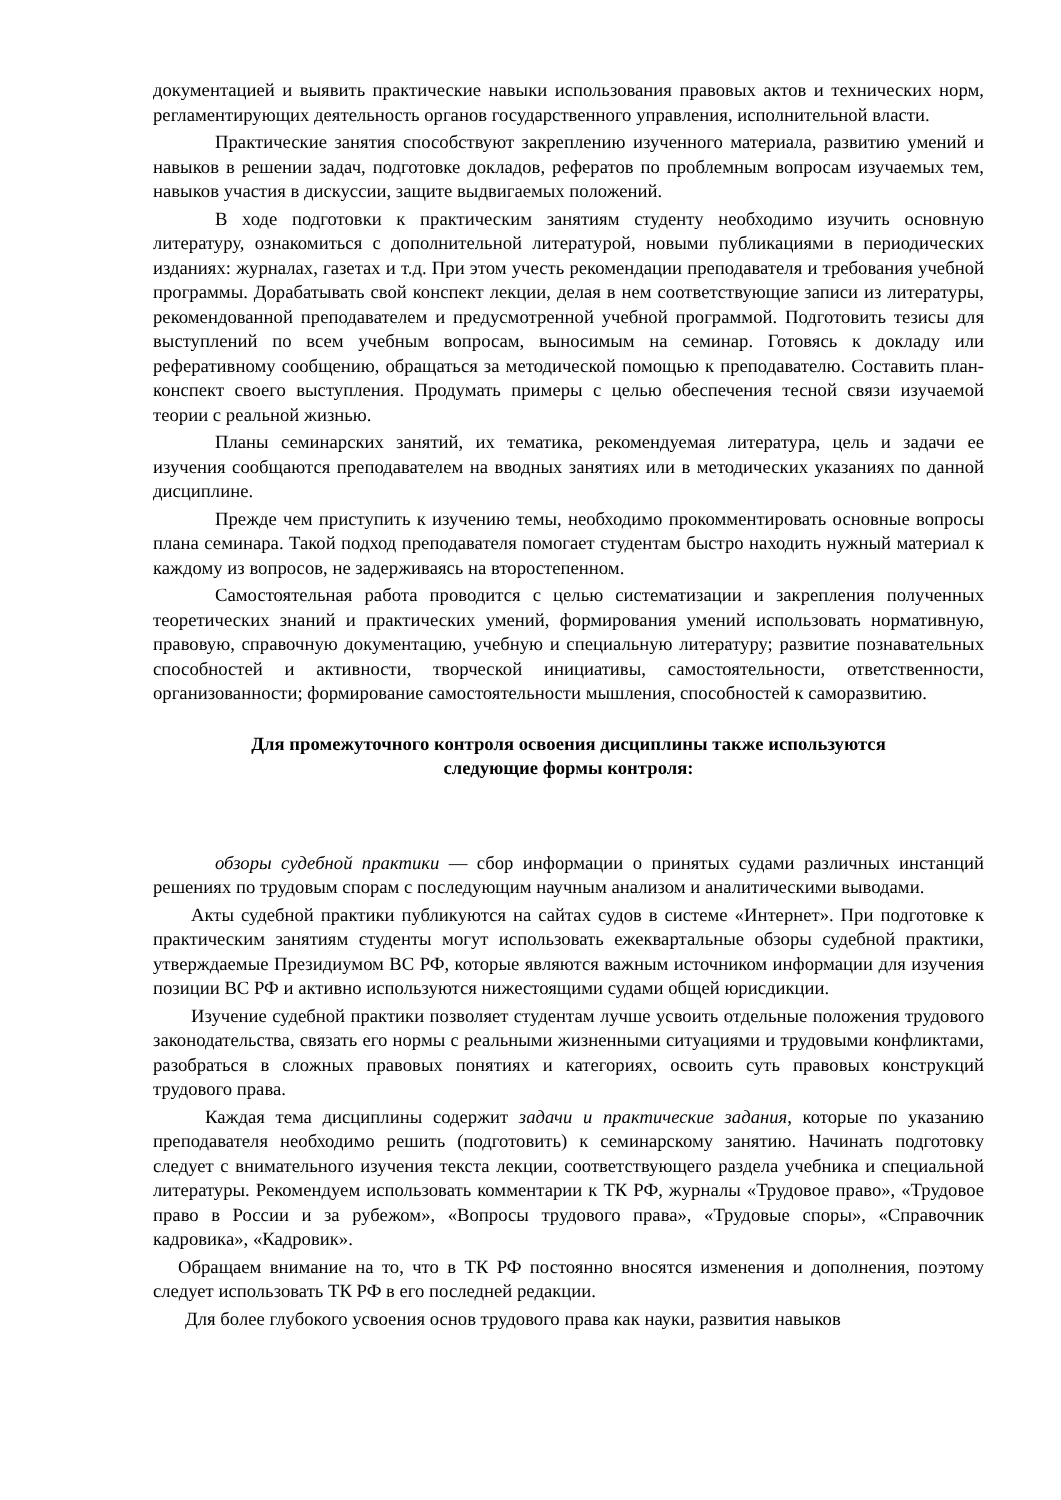документацией и выявить практические навыки использования правовых актов и технических норм, регламентирующих деятельность органов государственного управления, исполнительной власти.
Практические занятия способствуют закреплению изученного материала, развитию умений и навыков в решении задач, подготовке докладов, рефератов по проблемным вопросам изучаемых тем, навыков участия в дискуссии, защите выдвигаемых положений.
В ходе подготовки к практическим занятиям студенту необходимо изучить основную литературу, ознакомиться с дополнительной литературой, новыми публикациями в периодических изданиях: журналах, газетах и т.д. При этом учесть рекомендации преподавателя и требования учебной программы. Дорабатывать свой конспект лекции, делая в нем соответствующие записи из литературы, рекомендованной преподавателем и предусмотренной учебной программой. Подготовить тезисы для выступлений по всем учебным вопросам, выносимым на семинар. Готовясь к докладу или реферативному сообщению, обращаться за методической помощью к преподавателю. Составить план-конспект своего выступления. Продумать примеры с целью обеспечения тесной связи изучаемой теории с реальной жизнью.
Планы семинарских занятий, их тематика, рекомендуемая литература, цель и задачи ее изучения сообщаются преподавателем на вводных занятиях или в методических указаниях по данной дисциплине.
Прежде чем приступить к изучению темы, необходимо прокомментировать основные вопросы плана семинара. Такой подход преподавателя помогает студентам быстро находить нужный материал к каждому из вопросов, не задерживаясь на второстепенном.
Самостоятельная работа проводится с целью систематизации и закрепления полученных теоретических знаний и практических умений, формирования умений использовать нормативную, правовую, справочную документацию, учебную и специальную литературу; развитие познавательных способностей и активности, творческой инициативы, самостоятельности, ответственности, организованности; формирование самостоятельности мышления, способностей к саморазвитию.
Для промежуточного контроля освоения дисциплины также используются
следующие формы контроля:
обзоры судебной практики — сбор информации о принятых судами различных инстанций решениях по трудовым спорам с последующим научным анализом и аналитическими выводами.
Акты судебной практики публикуются на сайтах судов в системе «Интернет». При подготовке к практическим занятиям студенты могут использовать ежеквартальные обзоры судебной практики, утверждаемые Президиумом ВС РФ, которые являются важным источником информации для изучения позиции ВС РФ и активно используются нижестоящими судами общей юрисдикции.
Изучение судебной практики позволяет студентам лучше усвоить отдельные положения трудового законодательства, связать его нормы с реальными жизненными ситуациями и трудовыми конфликтами, разобраться в сложных правовых понятиях и категориях, освоить суть правовых конструкций трудового права.
Каждая тема дисциплины содержит задачи и практические задания, которые по указанию преподавателя необходимо решить (подготовить) к семинарскому занятию. Начинать подготовку следует с внимательного изучения текста лекции, соответствующего раздела учебника и специальной литературы. Рекомендуем использовать комментарии к ТК РФ, журналы «Трудовое право», «Трудовое право в России и за рубежом», «Вопросы трудового права», «Трудовые споры», «Справочник кадровика», «Кадровик».
Обращаем внимание на то, что в ТК РФ постоянно вносятся изменения и дополнения, поэтому следует использовать ТК РФ в его последней редакции.
Для более глубокого усвоения основ трудового права как науки, развития навыков